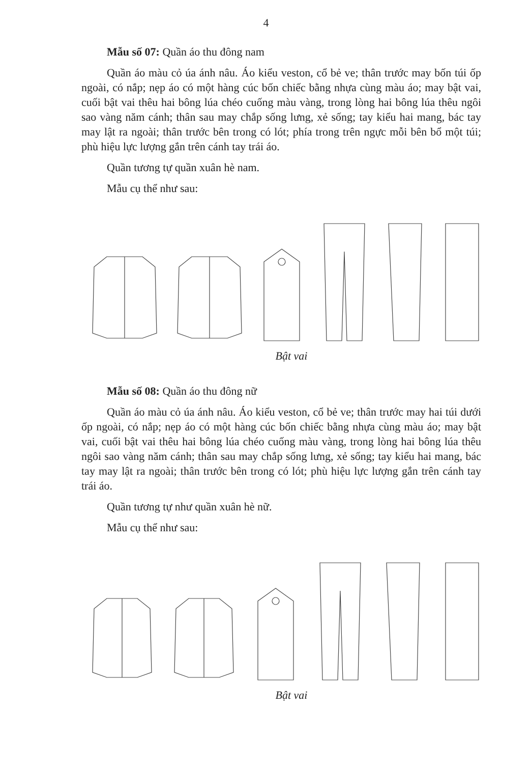4
Mẫu số 07: Quần áo thu đông nam
Quần áo màu cỏ úa ánh nâu. Áo kiểu veston, cổ bẻ ve; thân trước may bốn túi ốp ngoài, có nắp; nẹp áo có một hàng cúc bốn chiếc bằng nhựa cùng màu áo; may bật vai, cuối bật vai thêu hai bông lúa chéo cuống màu vàng, trong lòng hai bông lúa thêu ngôi sao vàng năm cánh; thân sau may chắp sống lưng, xẻ sống; tay kiểu hai mang, bác tay may lật ra ngoài; thân trước bên trong có lót; phía trong trên ngực mỗi bên bổ một túi; phù hiệu lực lượng gắn trên cánh tay trái áo.
Quần tương tự quần xuân hè nam.
Mẫu cụ thể như sau:
Bật vai
Mẫu số 08: Quần áo thu đông nữ
Quần áo màu cỏ úa ánh nâu. Áo kiểu veston, cổ bẻ ve; thân trước may hai túi dưới ốp ngoài, có nắp; nẹp áo có một hàng cúc bốn chiếc bằng nhựa cùng màu áo; may bật vai, cuối bật vai thêu hai bông lúa chéo cuống màu vàng, trong lòng hai bông lúa thêu ngôi sao vàng năm cánh; thân sau may chắp sống lưng, xẻ sống; tay kiểu hai mang, bác tay may lật ra ngoài; thân trước bên trong có lót; phù hiệu lực lượng gắn trên cánh tay trái áo.
Quần tương tự như quần xuân hè nữ.
Mẫu cụ thể như sau:
Bật vai